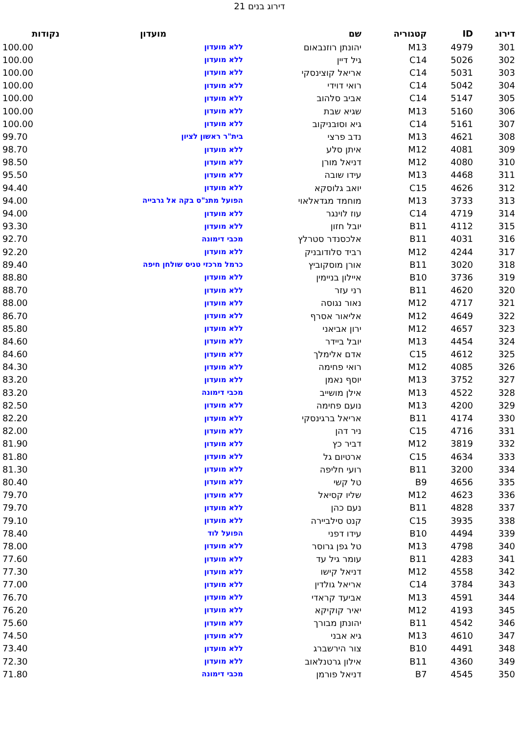דירוג בנים 21
| דירוג | ID | קטגוריה | שם | מועדון | נקודות |
| --- | --- | --- | --- | --- | --- |
| 301 | 4979 | M13 | יהונתן רוזנבאום | ללא מועדון | 100.00 |
| 302 | 5026 | C14 | גיל דיין | ללא מועדון | 100.00 |
| 303 | 5031 | C14 | אריאל קוצינסקי | ללא מועדון | 100.00 |
| 304 | 5042 | C14 | רואי דוידי | ללא מועדון | 100.00 |
| 305 | 5147 | C14 | אביב סלהוב | ללא מועדון | 100.00 |
| 306 | 5160 | M13 | שגיא שבת | ללא מועדון | 100.00 |
| 307 | 5161 | C14 | גיא וסוּבניקוב | ללא מועדון | 100.00 |
| 308 | 4621 | M13 | נדב פרצי | בית"ר ראשון לציון | 99.70 |
| 309 | 4081 | M12 | איתן סלע | ללא מועדון | 98.70 |
| 310 | 4080 | M12 | דניאל מורן | ללא מועדון | 98.50 |
| 311 | 4468 | M13 | עידו שובה | ללא מועדון | 95.50 |
| 312 | 4626 | C15 | יואב גלוסקא | ללא מועדון | 94.40 |
| 313 | 3733 | M13 | מוחמד מגדאלאוי | הפועל מתנ"ס בקה אל גרבייה | 94.00 |
| 314 | 4719 | C14 | עוז לוינגר | ללא מועדון | 94.00 |
| 315 | 4112 | B11 | יובל חזון | ללא מועדון | 93.30 |
| 316 | 4031 | B11 | אלכסנדר סטרלץ | מכבי דימונה | 92.70 |
| 317 | 4244 | M12 | רביד סלודובניק | ללא מועדון | 92.20 |
| 318 | 3020 | B11 | אורן מוסקוביץ | כרמל מרכזי טניס שולחן חיפה | 89.40 |
| 319 | 3736 | B10 | איילון בניימין | ללא מועדון | 88.80 |
| 320 | 4620 | B11 | רני עזר | ללא מועדון | 88.70 |
| 321 | 4717 | M12 | נאור נגוסה | ללא מועדון | 88.00 |
| 322 | 4649 | M12 | אליאור אסרף | ללא מועדון | 86.70 |
| 323 | 4657 | M12 | ירון אביאני | ללא מועדון | 85.80 |
| 324 | 4454 | M13 | יובל ביידר | ללא מועדון | 84.60 |
| 325 | 4612 | C15 | אדם אלימלך | ללא מועדון | 84.60 |
| 326 | 4085 | M12 | רואי פחימה | ללא מועדון | 84.30 |
| 327 | 3752 | M13 | יוסף נאמן | ללא מועדון | 83.20 |
| 328 | 4522 | M13 | אילן מושייב | מכבי דימונה | 83.20 |
| 329 | 4200 | M13 | נועם פחימה | ללא מועדון | 82.50 |
| 330 | 4174 | B11 | אריאל ברגינסקי | ללא מועדון | 82.20 |
| 331 | 4716 | C15 | ניר דהן | ללא מועדון | 82.00 |
| 332 | 3819 | M12 | דביר כץ | ללא מועדון | 81.90 |
| 333 | 4634 | C15 | ארטיום גל | ללא מועדון | 81.80 |
| 334 | 3200 | B11 | רועי חליפה | ללא מועדון | 81.30 |
| 335 | 4656 | B9 | טל קשי | ללא מועדון | 80.40 |
| 336 | 4623 | M12 | שליו קסיאל | ללא מועדון | 79.70 |
| 337 | 4828 | B11 | נעם כהן | ללא מועדון | 79.70 |
| 338 | 3935 | C15 | קנט סילביירה | ללא מועדון | 79.10 |
| 339 | 4494 | B10 | עידו דפני | הפועל לוד | 78.40 |
| 340 | 4798 | M13 | טל גפן גרוסר | ללא מועדון | 78.00 |
| 341 | 4283 | B11 | עומר גיל עד | ללא מועדון | 77.60 |
| 342 | 4558 | M12 | דניאל קישו | ללא מועדון | 77.30 |
| 343 | 3784 | C14 | אריאל גולדין | ללא מועדון | 77.00 |
| 344 | 4591 | M13 | אביעד קראדי | ללא מועדון | 76.70 |
| 345 | 4193 | M12 | יאיר קוקיקא | ללא מועדון | 76.20 |
| 346 | 4542 | B11 | יהונתן מבורך | ללא מועדון | 75.60 |
| 347 | 4610 | M13 | גיא אבני | ללא מועדון | 74.50 |
| 348 | 4491 | B10 | צור הירשברג | ללא מועדון | 73.40 |
| 349 | 4360 | B11 | אילון גרטנלאוב | ללא מועדון | 72.30 |
| 350 | 4545 | B7 | דניאל פורמן | מכבי דימונה | 71.80 |